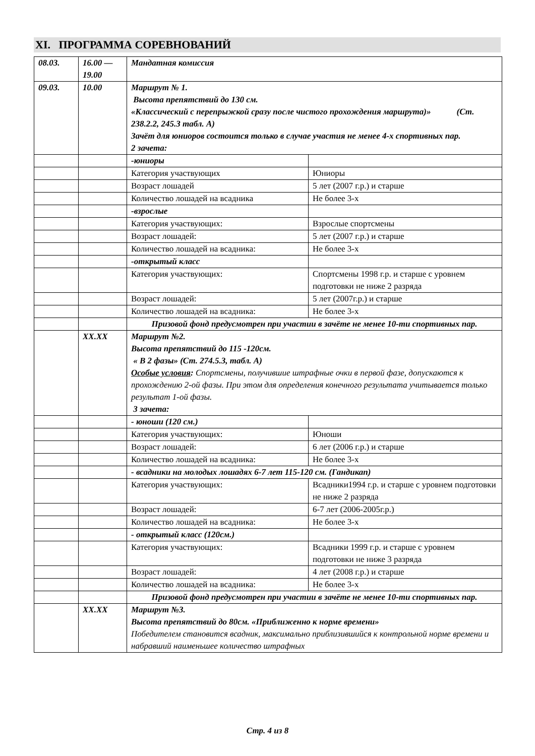XI. ПРОГРАММА СОРЕВНОВАНИЙ
| 08.03. | 16.00 — 19.00 | Мандатная комиссия | |
| 09.03. | 10.00 | Маршрут № 1. Высота препятствий до 130 см. «Классический с перепрыжкой сразу после чистого прохождения маршрута)» (Ст. 238.2.2, 245.3 табл. А) Зачёт для юниоров состоится только в случае участия не менее 4-х спортивных пар. 2 зачета: | |
| | | -юниоры | |
| | | Категория участвующих | Юниоры |
| | | Возраст лошадей | 5 лет (2007 г.р.) и старше |
| | | Количество лошадей на всадника | Не более 3-х |
| | | -взрослые | |
| | | Категория участвующих: | Взрослые спортсмены |
| | | Возраст лошадей: | 5 лет (2007 г.р.) и старше |
| | | Количество лошадей на всадника: | Не более 3-х |
| | | -открытый класс | |
| | | Категория участвующих: | Спортсмены 1998 г.р. и старше с уровнем подготовки не ниже 2 разряда |
| | | Возраст лошадей: | 5 лет (2007г.р.) и старше |
| | | Количество лошадей на всадника: | Не более 3-х |
| | | Призовой фонд предусмотрен при участии в зачёте не менее 10-ти спортивных пар. | |
| | XX.XX | Маршрут №2. Высота препятствий до 115 -120см. « В 2 фазы» (Ст. 274.5.3, табл. А) Особые условия : Спортсмены, получившие штрафные очки в первой фазе, допускаются к прохождению 2-ой фазы. При этом для определения конечного результата учитывается только результат 1-ой фазы. 3 зачета: | |
| | | - юноши (120 см.) | |
| | | Категория участвующих: | Юноши |
| | | Возраст лошадей: | 6 лет (2006 г.р.) и старше |
| | | Количество лошадей на всадника: | Не более 3-х |
| | | - всадники на молодых лошадях 6-7 лет 115-120 см. (Гандикап) | |
| | | Категория участвующих: | Всадники1994 г.р. и старше с уровнем подготовки не ниже 2 разряда |
| | | Возраст лошадей: | 6-7 лет (2006-2005г.р.) |
| | | Количество лошадей на всадника: | Не более 3-х |
| | | - открытый класс (120см.) | |
| | | Категория участвующих: | Всадники 1999 г.р. и старше с уровнем подготовки не ниже 3 разряда |
| | | Возраст лошадей: | 4 лет (2008 г.р.) и старше |
| | | Количество лошадей на всадника: | Не более 3-х |
| | | Призовой фонд предусмотрен при участии в зачёте не менее 10-ти спортивных пар. | |
| | XX.XX | Маршрут №3. Высота препятствий до 80см. «Приближенно к норме времени» Победителем становится всадник, максимально приблизившийся к контрольной норме времени и набравший наименьшее количество штрафных | |
Стр. 4 из 8